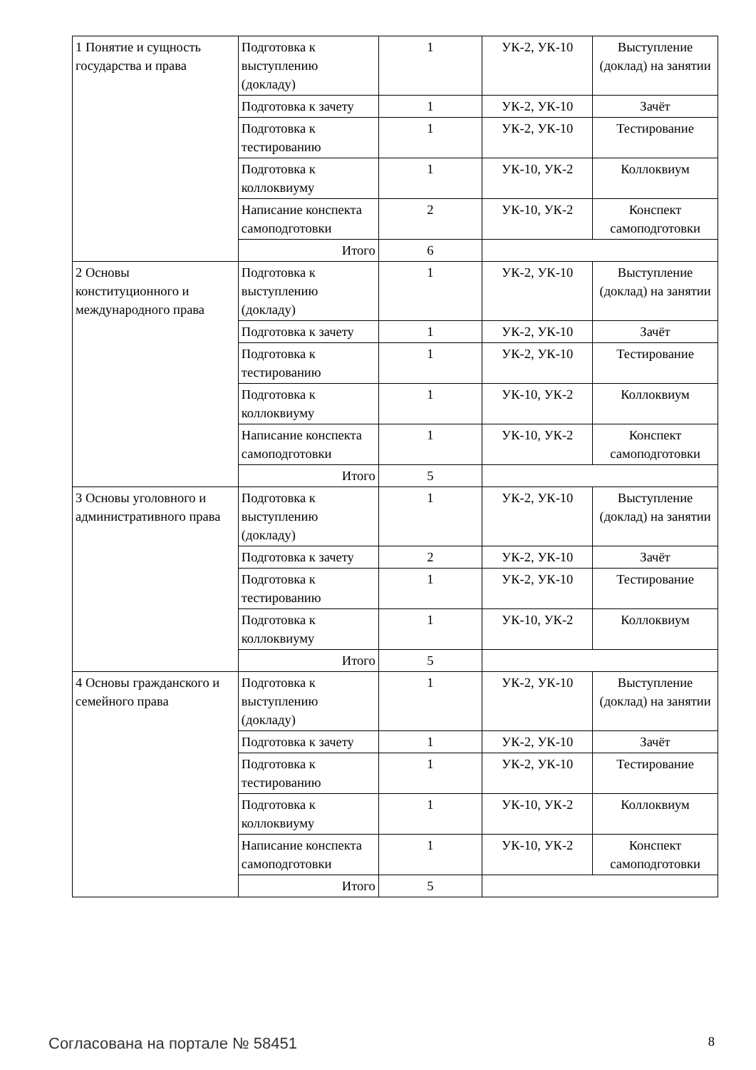| 1 Понятие и сущность государства и права | Подготовка к выступлению (докладу) | 1 | УК-2, УК-10 | Выступление (доклад) на занятии |
| | Подготовка к зачету | 1 | УК-2, УК-10 | Зачёт |
| | Подготовка к тестированию | 1 | УК-2, УК-10 | Тестирование |
| | Подготовка к коллоквиуму | 1 | УК-10, УК-2 | Коллоквиум |
| | Написание конспекта самоподготовки | 2 | УК-10, УК-2 | Конспект самоподготовки |
| | Итого | 6 | | |
| 2 Основы конституционного и международного права | Подготовка к выступлению (докладу) | 1 | УК-2, УК-10 | Выступление (доклад) на занятии |
| | Подготовка к зачету | 1 | УК-2, УК-10 | Зачёт |
| | Подготовка к тестированию | 1 | УК-2, УК-10 | Тестирование |
| | Подготовка к коллоквиуму | 1 | УК-10, УК-2 | Коллоквиум |
| | Написание конспекта самоподготовки | 1 | УК-10, УК-2 | Конспект самоподготовки |
| | Итого | 5 | | |
| 3 Основы уголовного и административного права | Подготовка к выступлению (докладу) | 1 | УК-2, УК-10 | Выступление (доклад) на занятии |
| | Подготовка к зачету | 2 | УК-2, УК-10 | Зачёт |
| | Подготовка к тестированию | 1 | УК-2, УК-10 | Тестирование |
| | Подготовка к коллоквиуму | 1 | УК-10, УК-2 | Коллоквиум |
| | Итого | 5 | | |
| 4 Основы гражданского и семейного права | Подготовка к выступлению (докладу) | 1 | УК-2, УК-10 | Выступление (доклад) на занятии |
| | Подготовка к зачету | 1 | УК-2, УК-10 | Зачёт |
| | Подготовка к тестированию | 1 | УК-2, УК-10 | Тестирование |
| | Подготовка к коллоквиуму | 1 | УК-10, УК-2 | Коллоквиум |
| | Написание конспекта самоподготовки | 1 | УК-10, УК-2 | Конспект самоподготовки |
| | Итого | 5 | | |
Согласована на портале № 58451 8